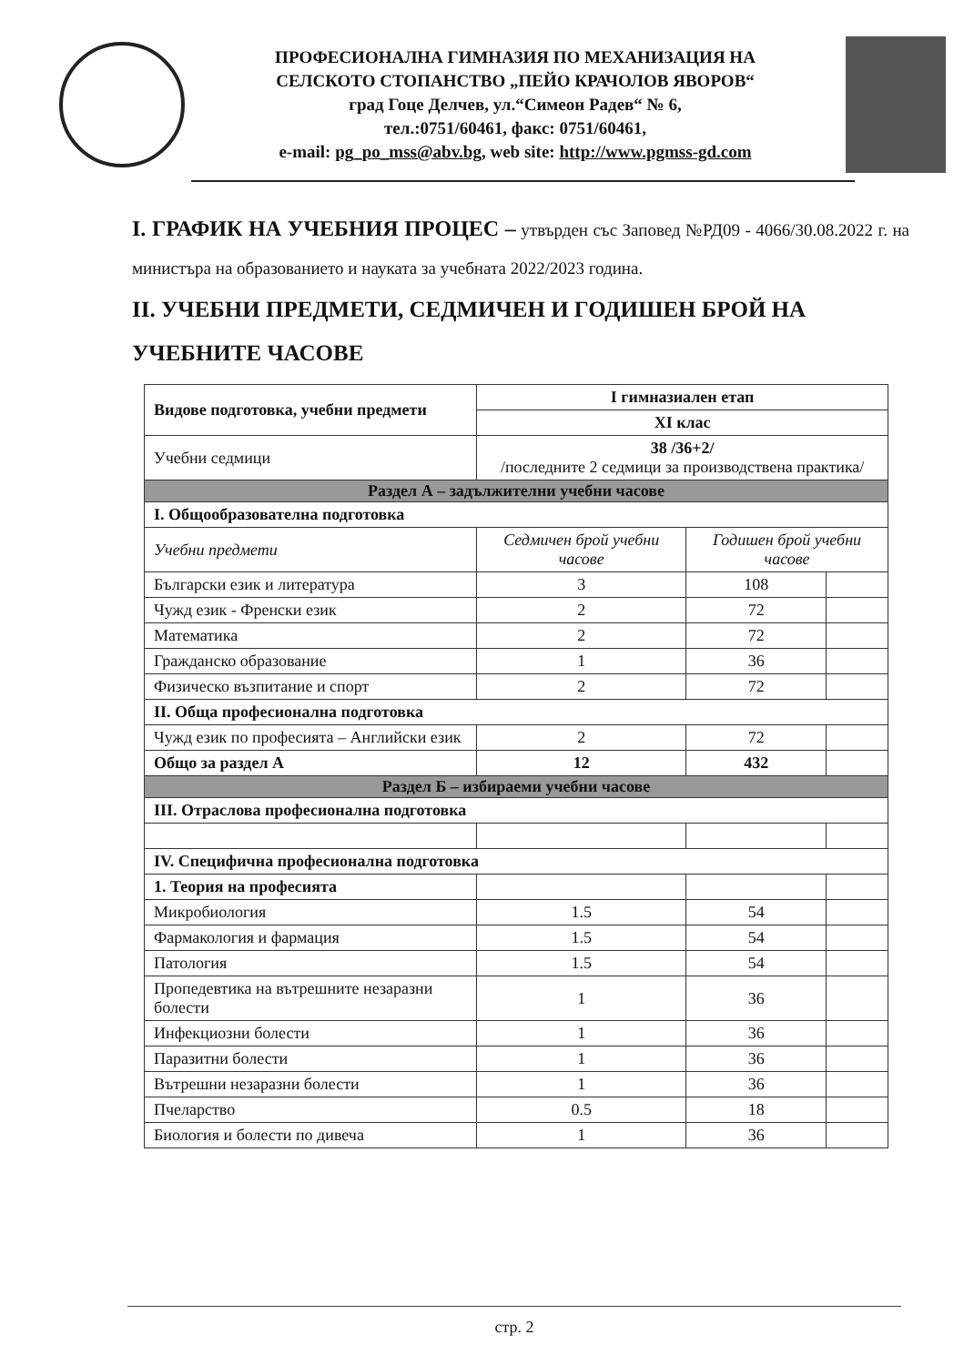ПРОФЕСИОНАЛНА ГИМНАЗИЯ ПО МЕХАНИЗАЦИЯ НА
СЕЛСКОТО СТОПАНСТВО „ПЕЙО КРАЧОЛОВ ЯВОРОВ“
град Гоце Делчев, ул.“Симеон Радев“ № 6,
тел.:0751/60461, факс: 0751/60461,
e-mail: pg_po_mss@abv.bg, web site: http://www.pgmss-gd.com
I. ГРАФИК НА УЧЕБНИЯ ПРОЦЕС – утвърден със Заповед №РД09 - 4066/30.08.2022 г. на министъра на образованието и науката за учебната 2022/2023 година.
II. УЧЕБНИ ПРЕДМЕТИ, СЕДМИЧЕН И ГОДИШЕН БРОЙ НА УЧЕБНИТЕ ЧАСОВЕ
| Видове подготовка, учебни предмети | I гимназиален етап | | |
| --- | --- | --- | --- |
| | XI клас | | |
| Учебни седмици | 38 /36+2/ /последните 2 седмици за производствена практика/ | | |
| Раздел А – задължителни учебни часове | | | |
| I. Общообразователна подготовка | | | |
| Учебни предмети | Седмичен брой учебни часове | Годишен брой учебни часове | |
| Български език и литература | 3 | 108 | |
| Чужд език - Френски език | 2 | 72 | |
| Математика | 2 | 72 | |
| Гражданско образование | 1 | 36 | |
| Физическо възпитание и спорт | 2 | 72 | |
| II. Обща професионална подготовка | | | |
| Чужд език по професията – Английски език | 2 | 72 | |
| Общо за раздел А | 12 | 432 | |
| Раздел Б – избираеми учебни часове | | | |
| III. Отраслова професионална подготовка | | | |
| IV. Специфична професионална подготовка | | | |
| 1. Теория на професията | | | |
| Микробиология | 1.5 | 54 | |
| Фармакология и фармация | 1.5 | 54 | |
| Патология | 1.5 | 54 | |
| Пропедевтика на вътрешните незаразни болести | 1 | 36 | |
| Инфекциозни болести | 1 | 36 | |
| Паразитни болести | 1 | 36 | |
| Вътрешни незаразни болести | 1 | 36 | |
| Пчеларство | 0.5 | 18 | |
| Биология и болести по дивеча | 1 | 36 | |
стр. 2